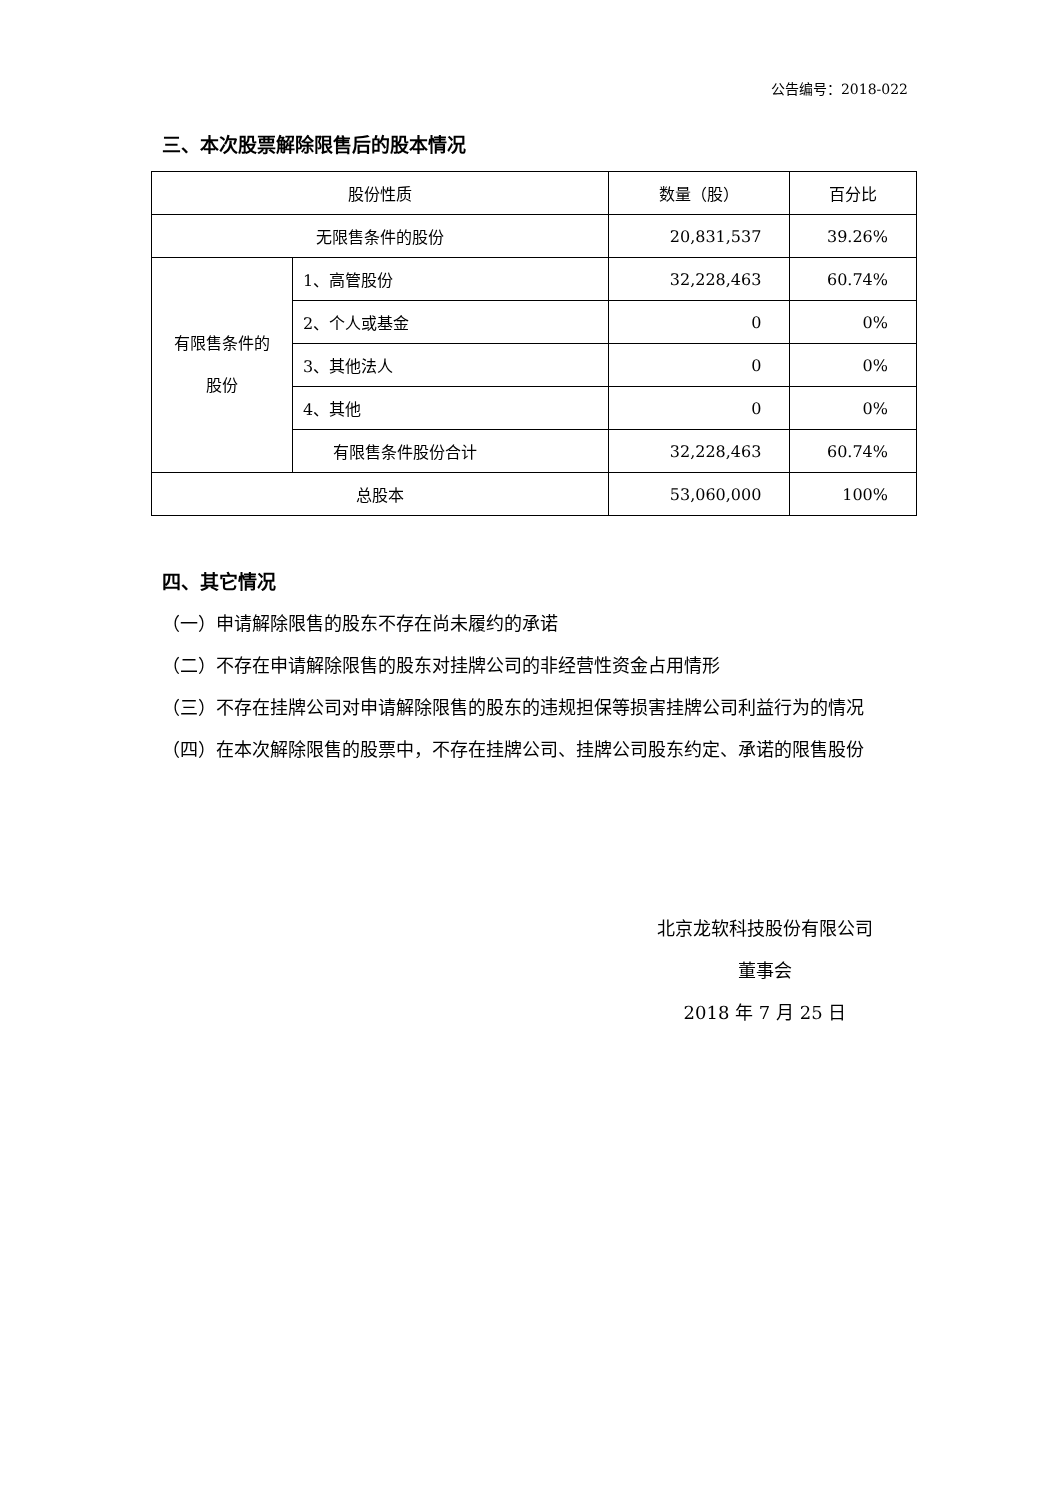公告编号：2018-022
三、本次股票解除限售后的股本情况
| 股份性质 | | 数量（股） | 百分比 |
| 无限售条件的股份 | | 20,831,537 | 39.26% |
| 有限售条件的 股份 | 1、高管股份 | 32,228,463 | 60.74% |
| | 2、个人或基金 | 0 | 0% |
| | 3、其他法人 | 0 | 0% |
| | 4、其他 | 0 | 0% |
| | 有限售条件股份合计 | 32,228,463 | 60.74% |
| 总股本 | | 53,060,000 | 100% |
四、其它情况
（一）申请解除限售的股东不存在尚未履约的承诺
（二）不存在申请解除限售的股东对挂牌公司的非经营性资金占用情形
（三）不存在挂牌公司对申请解除限售的股东的违规担保等损害挂牌公司利益行为的情况
（四）在本次解除限售的股票中，不存在挂牌公司、挂牌公司股东约定、承诺的限售股份
北京龙软科技股份有限公司
董事会
2018 年 7 月 25 日